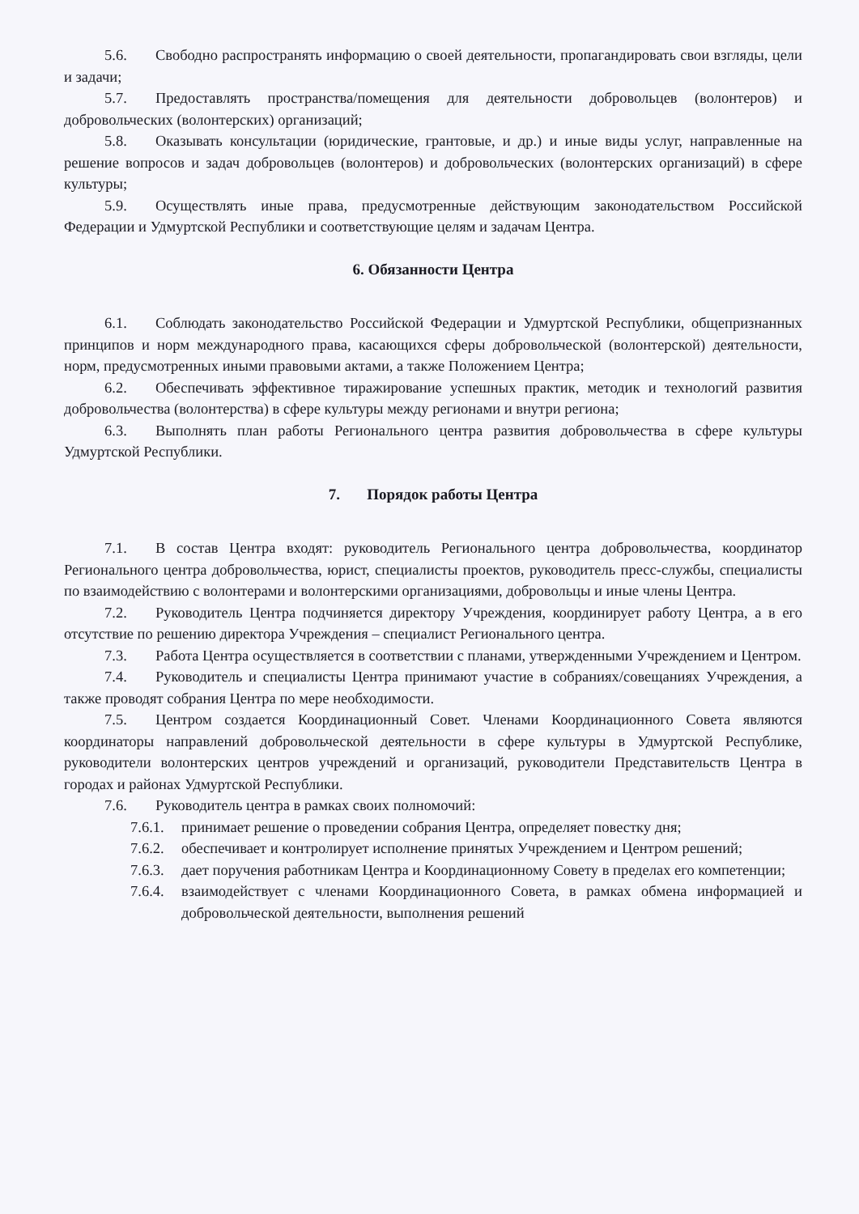5.6. Свободно распространять информацию о своей деятельности, пропагандировать свои взгляды, цели и задачи;
5.7. Предоставлять пространства/помещения для деятельности добровольцев (волонтеров) и добровольческих (волонтерских) организаций;
5.8. Оказывать консультации (юридические, грантовые, и др.) и иные виды услуг, направленные на решение вопросов и задач добровольцев (волонтеров) и добровольческих (волонтерских организаций) в сфере культуры;
5.9. Осуществлять иные права, предусмотренные действующим законодательством Российской Федерации и Удмуртской Республики и соответствующие целям и задачам Центра.
6. Обязанности Центра
6.1. Соблюдать законодательство Российской Федерации и Удмуртской Республики, общепризнанных принципов и норм международного права, касающихся сферы добровольческой (волонтерской) деятельности, норм, предусмотренных иными правовыми актами, а также Положением Центра;
6.2. Обеспечивать эффективное тиражирование успешных практик, методик и технологий развития добровольчества (волонтерства) в сфере культуры между регионами и внутри региона;
6.3. Выполнять план работы Регионального центра развития добровольчества в сфере культуры Удмуртской Республики.
7. Порядок работы Центра
7.1. В состав Центра входят: руководитель Регионального центра добровольчества, координатор Регионального центра добровольчества, юрист, специалисты проектов, руководитель пресс-службы, специалисты по взаимодействию с волонтерами и волонтерскими организациями, добровольцы и иные члены Центра.
7.2. Руководитель Центра подчиняется директору Учреждения, координирует работу Центра, а в его отсутствие по решению директора Учреждения – специалист Регионального центра.
7.3. Работа Центра осуществляется в соответствии с планами, утвержденными Учреждением и Центром.
7.4. Руководитель и специалисты Центра принимают участие в собраниях/совещаниях Учреждения, а также проводят собрания Центра по мере необходимости.
7.5. Центром создается Координационный Совет. Членами Координационного Совета являются координаторы направлений добровольческой деятельности в сфере культуры в Удмуртской Республике, руководители волонтерских центров учреждений и организаций, руководители Представительств Центра в городах и районах Удмуртской Республики.
7.6. Руководитель центра в рамках своих полномочий:
7.6.1. принимает решение о проведении собрания Центра, определяет повестку дня;
7.6.2. обеспечивает и контролирует исполнение принятых Учреждением и Центром решений;
7.6.3. дает поручения работникам Центра и Координационному Совету в пределах его компетенции;
7.6.4. взаимодействует с членами Координационного Совета, в рамках обмена информацией и добровольческой деятельности, выполнения решений